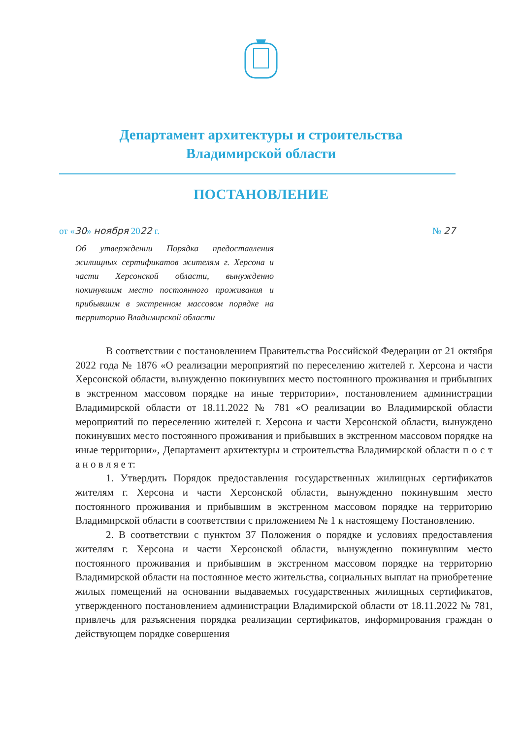Департамент архитектуры и строительства
Владимирской области
ПОСТАНОВЛЕНИЕ
от «30» ноября 2022 г. № 27
Об утверждении Порядка предоставления жилищных сертификатов жителям г. Херсона и части Херсонской области, вынужденно покинувшим место постоянного проживания и прибывшим в экстренном массовом порядке на территорию Владимирской области
В соответствии с постановлением Правительства Российской Федерации от 21 октября 2022 года № 1876 «О реализации мероприятий по переселению жителей г. Херсона и части Херсонской области, вынужденно покинувших место постоянного проживания и прибывших в экстренном массовом порядке на иные территории», постановлением администрации Владимирской области от 18.11.2022 № 781 «О реализации во Владимирской области мероприятий по переселению жителей г. Херсона и части Херсонской области, вынуждено покинувших место постоянного проживания и прибывших в экстренном массовом порядке на иные территории», Департамент архитектуры и строительства Владимирской области п о с т а н о в л я е т:
1. Утвердить Порядок предоставления государственных жилищных сертификатов жителям г. Херсона и части Херсонской области, вынужденно покинувшим место постоянного проживания и прибывшим в экстренном массовом порядке на территорию Владимирской области в соответствии с приложением № 1 к настоящему Постановлению.
2. В соответствии с пунктом 37 Положения о порядке и условиях предоставления жителям г. Херсона и части Херсонской области, вынужденно покинувшим место постоянного проживания и прибывшим в экстренном массовом порядке на территорию Владимирской области на постоянное место жительства, социальных выплат на приобретение жилых помещений на основании выдаваемых государственных жилищных сертификатов, утвержденного постановлением администрации Владимирской области от 18.11.2022 № 781, привлечь для разъяснения порядка реализации сертификатов, информирования граждан о действующем порядке совершения